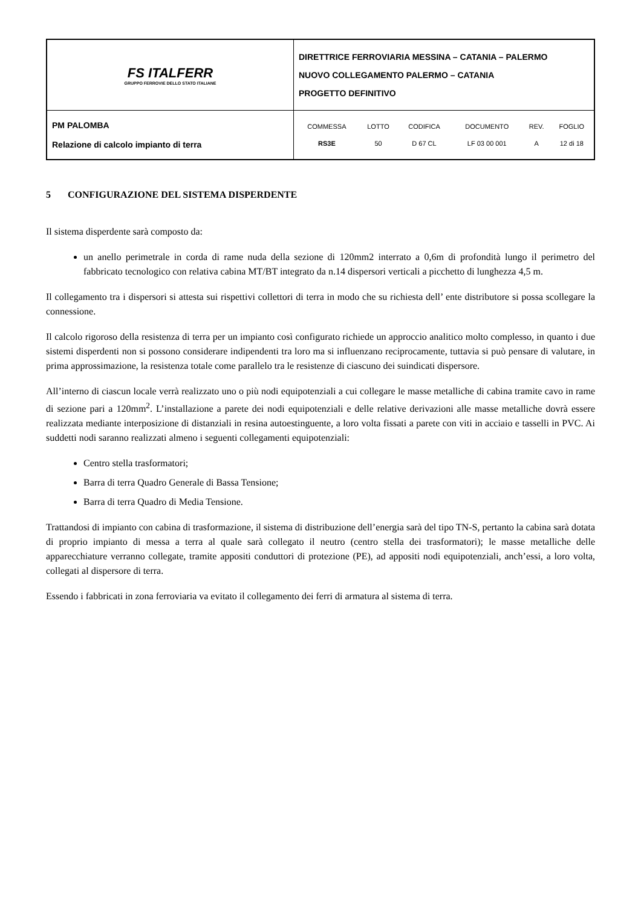| FS ITALFERR GRUPPO FERROVIE DELLO STATO ITALIANE | DIRETTRICE FERROVIARIA MESSINA – CATANIA – PALERMO NUOVO COLLEGAMENTO PALERMO – CATANIA PROGETTO DEFINITIVO |
| PM PALOMBA Relazione di calcolo impianto di terra | / COMMESSA / LOTTO / CODIFICA / DOCUMENTO / REV. / FOGLIO / / RS3E / 50 / D 67 CL / LF 03 00 001 / A / 12 di 18 / |
5 CONFIGURAZIONE DEL SISTEMA DISPERDENTE
Il sistema disperdente sarà composto da:
un anello perimetrale in corda di rame nuda della sezione di 120mm2 interrato a 0,6m di profondità lungo il perimetro del fabbricato tecnologico con relativa cabina MT/BT integrato da n.14 dispersori verticali a picchetto di lunghezza 4,5 m.
Il collegamento tra i dispersori si attesta sui rispettivi collettori di terra in modo che su richiesta dell’ ente distributore si possa scollegare la connessione.
Il calcolo rigoroso della resistenza di terra per un impianto così configurato richiede un approccio analitico molto complesso, in quanto i due sistemi disperdenti non si possono considerare indipendenti tra loro ma si influenzano reciprocamente, tuttavia si può pensare di valutare, in prima approssimazione, la resistenza totale come parallelo tra le resistenze di ciascuno dei suindicati dispersore.
All’interno di ciascun locale verrà realizzato uno o più nodi equipotenziali a cui collegare le masse metalliche di cabina tramite cavo in rame di sezione pari a 120mm<sup>2</sup>. L’installazione a parete dei nodi equipotenziali e delle relative derivazioni alle masse metalliche dovrà essere realizzata mediante interposizione di distanziali in resina autoestinguente, a loro volta fissati a parete con viti in acciaio e tasselli in PVC. Ai suddetti nodi saranno realizzati almeno i seguenti collegamenti equipotenziali:
Centro stella trasformatori;
Barra di terra Quadro Generale di Bassa Tensione;
Barra di terra Quadro di Media Tensione.
Trattandosi di impianto con cabina di trasformazione, il sistema di distribuzione dell’energia sarà del tipo TN-S, pertanto la cabina sarà dotata di proprio impianto di messa a terra al quale sarà collegato il neutro (centro stella dei trasformatori); le masse metalliche delle apparecchiature verranno collegate, tramite appositi conduttori di protezione (PE), ad appositi nodi equipotenziali, anch’essi, a loro volta, collegati al dispersore di terra.
Essendo i fabbricati in zona ferroviaria va evitato il collegamento dei ferri di armatura al sistema di terra.